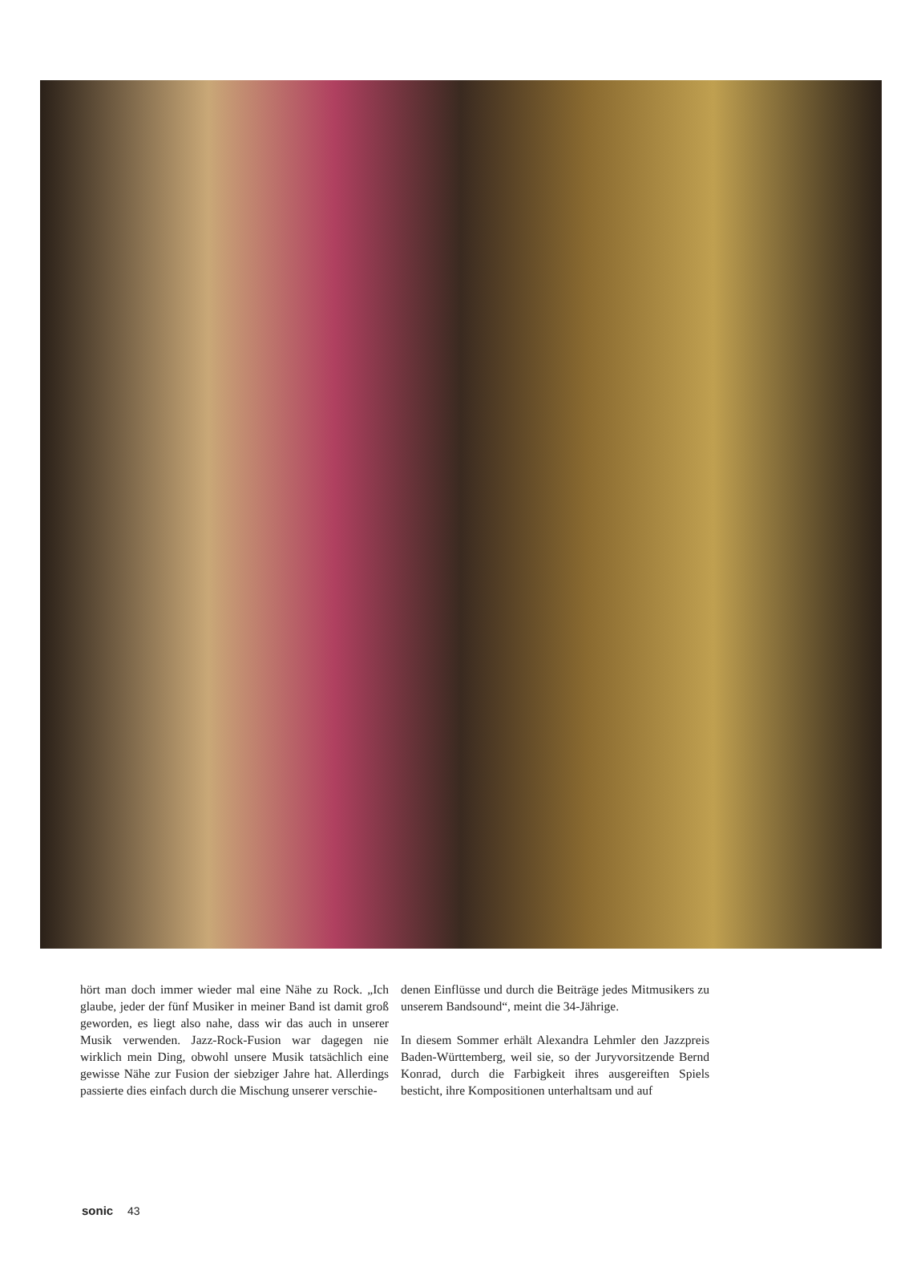hört man doch immer wieder mal eine Nähe zu Rock. „Ich glaube, jeder der fünf Musiker in meiner Band ist damit groß geworden, es liegt also nahe, dass wir das auch in unserer Musik verwenden. Jazz-Rock-Fusion war dagegen nie wirklich mein Ding, obwohl unsere Musik tatsächlich eine gewisse Nähe zur Fusion der siebziger Jahre hat. Allerdings passierte dies einfach durch die Mischung unserer verschie-
denen Einflüsse und durch die Beiträge jedes Mitmusikers zu unserem Bandsound“, meint die 34-Jährige.
In diesem Sommer erhält Alexandra Lehmler den Jazzpreis Baden-Württemberg, weil sie, so der Juryvorsitzende Bernd Konrad, durch die Farbigkeit ihres ausgereiften Spiels besticht, ihre Kompositionen unterhaltsam und auf
sonic 43